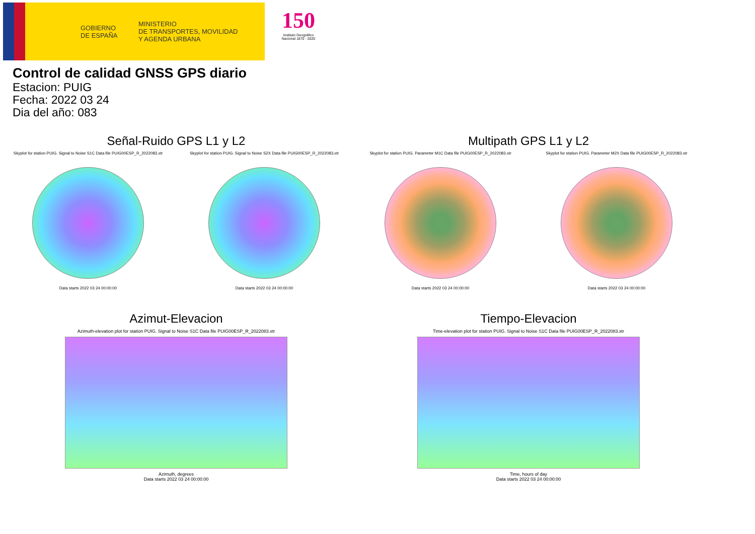GOBIERNO
DE ESPAÑA
MINISTERIO
DE TRANSPORTES, MOVILIDAD
Y AGENDA URBANA
150
Instituto Geográfico Nacional 1870 - 2020
Control de calidad GNSS GPS diario
Estacion: PUIG
Fecha: 2022 03 24
Dia del año: 083
Señal-Ruido GPS L1 y L2
Skyplot for station PUIG. Signal to Noise S1C Data file PUIG00ESP_R_2022083.xtr Skyplot for station PUIG. Signal to Noise S2X Data file PUIG00ESP_R_2022083.xtr
Data starts 2022 03 24 00:00:00 Data starts 2022 03 24 00:00:00
Multipath GPS L1 y L2
Skyplot for station PUIG. Parameter M1C Data file PUIG00ESP_R_2022083.xtr Skyplot for station PUIG. Parameter M2X Data file PUIG00ESP_R_2022083.xtr
Data starts 2022 03 24 00:00:00 Data starts 2022 03 24 00:00:00
Azimut-Elevacion
Azimuth-elevation plot for station PUIG. Signal to Noise S1C Data file PUIG00ESP_R_2022083.xtr
Azimuth, degrees
Data starts 2022 03 24 00:00:00
Tiempo-Elevacion
Time-elevation plot for station PUIG. Signal to Noise S1C Data file PUIG00ESP_R_2022083.xtr
Time, hours of day
Data starts 2022 03 24 00:00:00